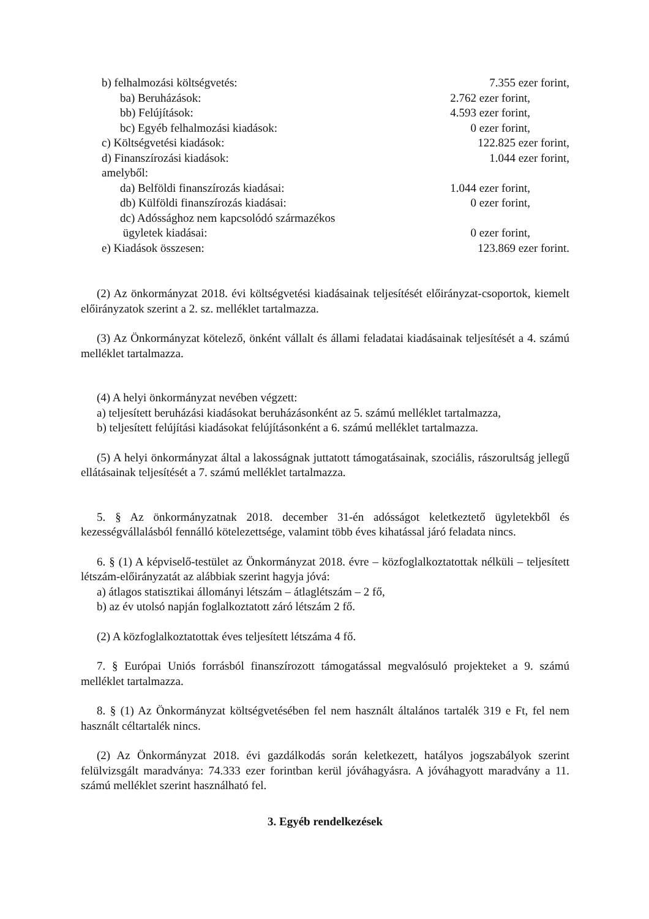b) felhalmozási költségvetés: 7.355 ezer forint,
ba) Beruházások: 2.762 ezer forint,
bb) Felújítások: 4.593 ezer forint,
bc) Egyéb felhalmozási kiadások: 0 ezer forint,
c) Költségvetési kiadások: 122.825 ezer forint,
d) Finanszírozási kiadások: 1.044 ezer forint,
amelyből:
da) Belföldi finanszírozás kiadásai: 1.044 ezer forint,
db) Külföldi finanszírozás kiadásai: 0 ezer forint,
dc) Adóssághoz nem kapcsolódó származékos
ügyletek kiadásai: 0 ezer forint,
e) Kiadások összesen: 123.869 ezer forint.
(2) Az önkormányzat 2018. évi költségvetési kiadásainak teljesítését előirányzat-csoportok, kiemelt előirányzatok szerint a 2. sz. melléklet tartalmazza.
(3) Az Önkormányzat kötelező, önként vállalt és állami feladatai kiadásainak teljesítését a 4. számú melléklet tartalmazza.
(4) A helyi önkormányzat nevében végzett:
a) teljesített beruházási kiadásokat beruházásonként az 5. számú melléklet tartalmazza,
b) teljesített felújítási kiadásokat felújításonként a 6. számú melléklet tartalmazza.
(5) A helyi önkormányzat által a lakosságnak juttatott támogatásainak, szociális, rászorultság jellegű ellátásainak teljesítését a 7. számú melléklet tartalmazza.
5. § Az önkormányzatnak 2018. december 31-én adósságot keletkeztető ügyletekből és kezességvállalásból fennálló kötelezettsége, valamint több éves kihatással járó feladata nincs.
6. § (1) A képviselő-testület az Önkormányzat 2018. évre – közfoglalkoztatottak nélküli – teljesített létszám-előirányzatát az alábbiak szerint hagyja jóvá:
a) átlagos statisztikai állományi létszám – átlaglétszám – 2 fő,
b) az év utolsó napján foglalkoztatott záró létszám 2 fő.
(2) A közfoglalkoztatottak éves teljesített létszáma 4 fő.
7. § Európai Uniós forrásból finanszírozott támogatással megvalósuló projekteket a 9. számú melléklet tartalmazza.
8. § (1) Az Önkormányzat költségvetésében fel nem használt általános tartalék 319 e Ft, fel nem használt céltartalék nincs.
(2) Az Önkormányzat 2018. évi gazdálkodás során keletkezett, hatályos jogszabályok szerint felülvizsgált maradványa: 74.333 ezer forintban kerül jóváhagyásra. A jóváhagyott maradvány a 11. számú melléklet szerint használható fel.
3. Egyéb rendelkezések